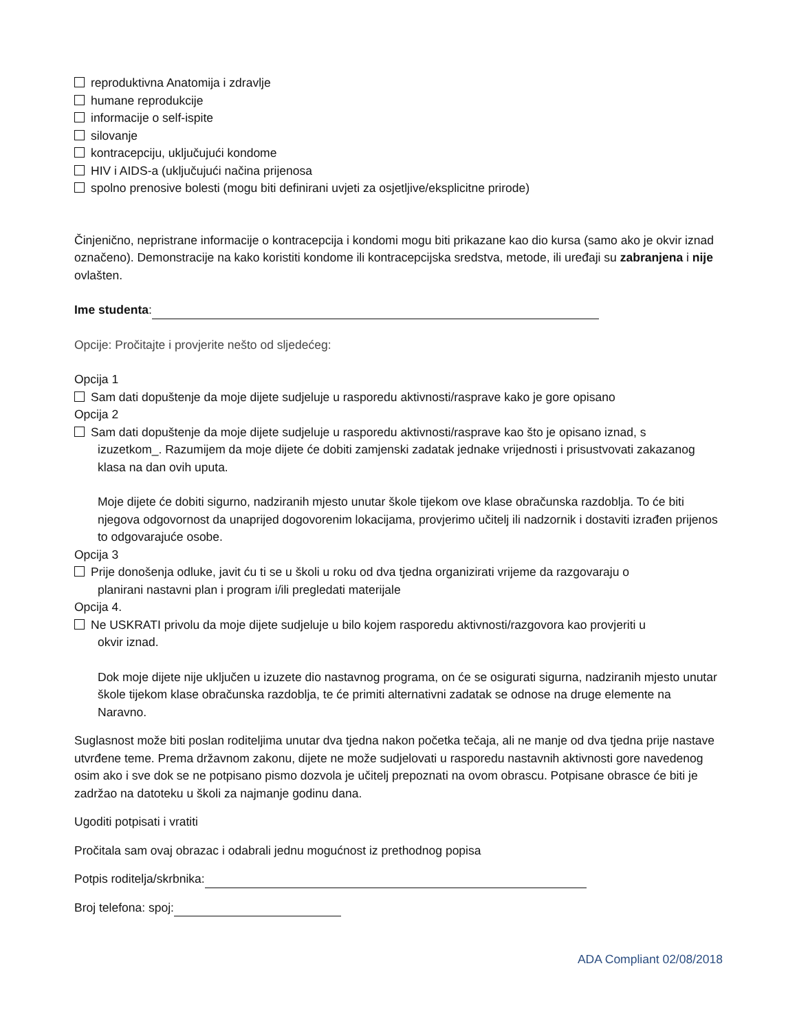reproduktivna Anatomija i zdravlje
humane reprodukcije
informacije o self-ispite
silovanje
kontracepciju, uključujući kondome
HIV i AIDS-a (uključujući načina prijenosa
spolno prenosive bolesti (mogu biti definirani uvjeti za osjetljive/eksplicitne prirode)
Činjenično, nepristrane informacije o kontracepcija i kondomi mogu biti prikazane kao dio kursa (samo ako je okvir iznad označeno). Demonstracije na kako koristiti kondome ili kontracepcijska sredstva, metode, ili uređaji su zabranjena i nije ovlašten.
Ime studenta:
Opcije: Pročitajte i provjerite nešto od sljedećeg:
Opcija 1
Sam dati dopuštenje da moje dijete sudjeluje u rasporedu aktivnosti/rasprave kako je gore opisano
Opcija 2
Sam dati dopuštenje da moje dijete sudjeluje u rasporedu aktivnosti/rasprave kao što je opisano iznad, s
izuzetkom_. Razumijem da moje dijete će dobiti zamjenski zadatak jednake vrijednosti i prisustvovati zakazanog klasa na dan ovih uputa.
Moje dijete će dobiti sigurno, nadziranih mjesto unutar škole tijekom ove klase obračunska razdoblja. To će biti njegova odgovornost da unaprijed dogovorenim lokacijama, provjerimo učitelj ili nadzornik i dostaviti izrađen prijenos to odgovarajuće osobe.
Opcija 3
Prije donošenja odluke, javit ću ti se u školi u roku od dva tjedna organizirati vrijeme da razgovaraju o
planirani nastavni plan i program i/ili pregledati materijale
Opcija 4.
Ne USKRATI privolu da moje dijete sudjeluje u bilo kojem rasporedu aktivnosti/razgovora kao provjeriti u
okvir iznad.
Dok moje dijete nije uključen u izuzete dio nastavnog programa, on će se osigurati sigurna, nadziranih mjesto unutar škole tijekom klase obračunska razdoblja, te će primiti alternativni zadatak se odnose na druge elemente na Naravno.
Suglasnost može biti poslan roditeljima unutar dva tjedna nakon početka tečaja, ali ne manje od dva tjedna prije nastave utvrđene teme. Prema državnom zakonu, dijete ne može sudjelovati u rasporedu nastavnih aktivnosti gore navedenog osim ako i sve dok se ne potpisano pismo dozvola je učitelj prepoznati na ovom obrascu. Potpisane obrasce će biti je zadržao na datoteku u školi za najmanje godinu dana.
Ugoditi potpisati i vratiti
Pročitala sam ovaj obrazac i odabrali jednu mogućnost iz prethodnog popisa
Potpis roditelja/skrbnika:
Broj telefona: spoj:
ADA Compliant 02/08/2018